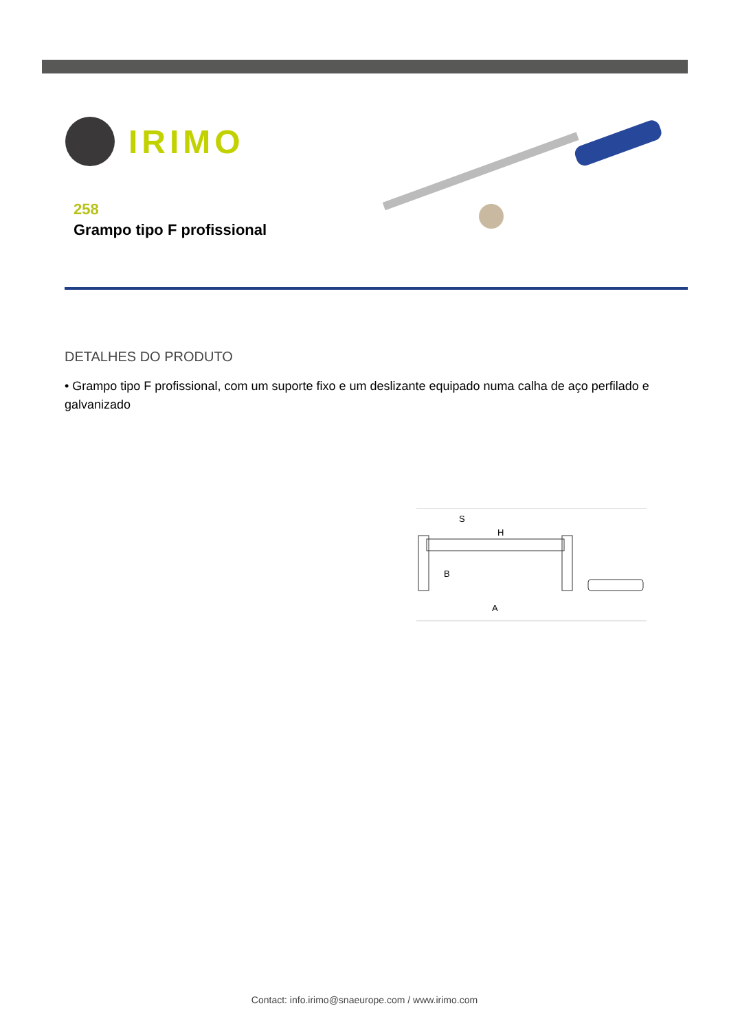IRIMO
258
Grampo tipo F profissional
DETALHES DO PRODUTO
• Grampo tipo F profissional, com um suporte fixo e um deslizante equipado numa calha de aço perfilado e galvanizado
S
H
B
A
Contact: info.irimo@snaeurope.com / www.irimo.com